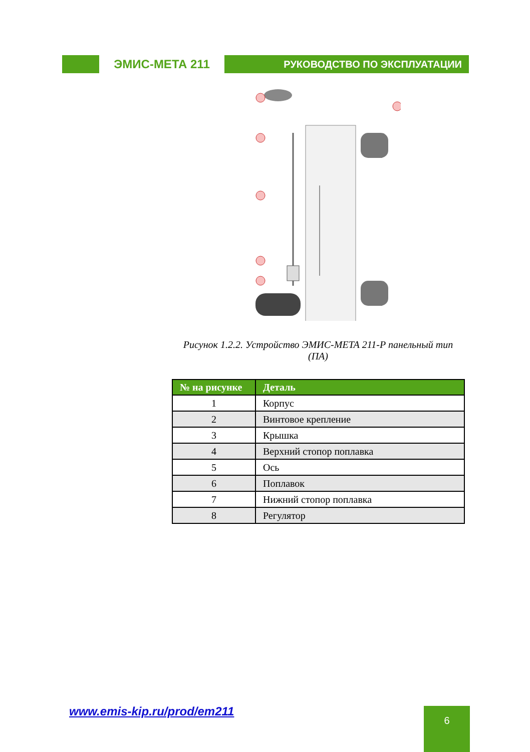ЭМИС-МЕТА 211
РУКОВОДСТВО ПО ЭКСПЛУАТАЦИИ
Рисунок 1.2.2. Устройство ЭМИС-МЕТА 211-Р панельный тип (ПА)
| № на рисунке | Деталь |
| --- | --- |
| 1 | Корпус |
| 2 | Винтовое крепление |
| 3 | Крышка |
| 4 | Верхний стопор поплавка |
| 5 | Ось |
| 6 | Поплавок |
| 7 | Нижний стопор поплавка |
| 8 | Регулятор |
www.emis-kip.ru/prod/em211 6